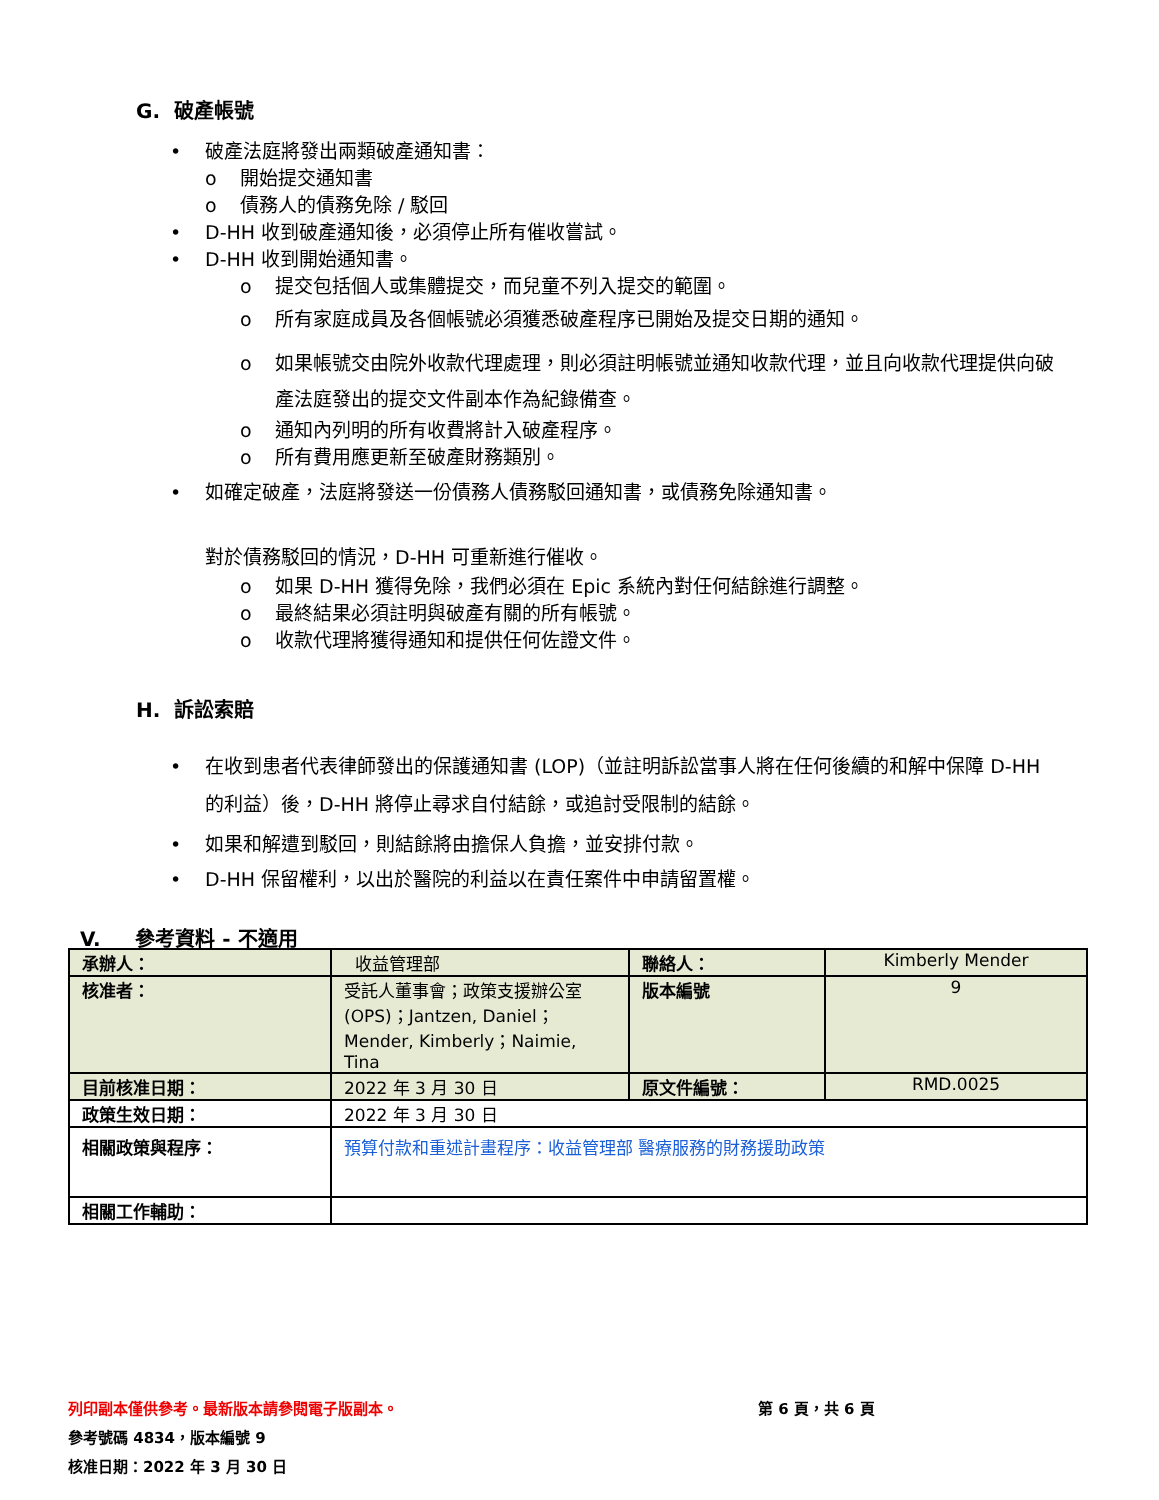G. 破產帳號
• 破產法庭將發出兩類破產通知書：
o 開始提交通知書
o 債務人的債務免除 / 駁回
• D-HH 收到破產通知後，必須停止所有催收嘗試。
• D-HH 收到開始通知書。
o 提交包括個人或集體提交，而兒童不列入提交的範圍。
o 所有家庭成員及各個帳號必須獲悉破產程序已開始及提交日期的通知。
o 如果帳號交由院外收款代理處理，則必須註明帳號並通知收款代理，並且向收款代理提供向破產法庭發出的提交文件副本作為紀錄備查。
o 通知內列明的所有收費將計入破產程序。
o 所有費用應更新至破產財務類別。
• 如確定破產，法庭將發送一份債務人債務駁回通知書，或債務免除通知書。
對於債務駁回的情況，D-HH 可重新進行催收。
o 如果 D-HH 獲得免除，我們必須在 Epic 系統內對任何結餘進行調整。
o 最終結果必須註明與破產有關的所有帳號。
o 收款代理將獲得通知和提供任何佐證文件。
H. 訴訟索賠
• 在收到患者代表律師發出的保護通知書 (LOP)（並註明訴訟當事人將在任何後續的和解中保障 D-HH 的利益）後，D-HH 將停止尋求自付結餘，或追討受限制的結餘。
• 如果和解遭到駁回，則結餘將由擔保人負擔，並安排付款。
• D-HH 保留權利，以出於醫院的利益以在責任案件中申請留置權。
V. 參考資料 - 不適用
| 承辦人： | 收益管理部 | 聯絡人： | Kimberly Mender |
| 核准者： | 受託人董事會；政策支援辦公室 (OPS)；Jantzen, Daniel；Mender, Kimberly；Naimie, Tina | 版本編號 | 9 |
| 目前核准日期： | 2022 年 3 月 30 日 | 原文件編號： | RMD.0025 |
| 政策生效日期： | 2022 年 3 月 30 日 | | |
| 相關政策與程序： | 預算付款和重述計畫程序：收益管理部 醫療服務的財務援助政策 | | |
| 相關工作輔助： | | | |
列印副本僅供參考。最新版本請參閱電子版副本。 第 6 頁，共 6 頁
參考號碼 4834，版本編號 9
核准日期：2022 年 3 月 30 日